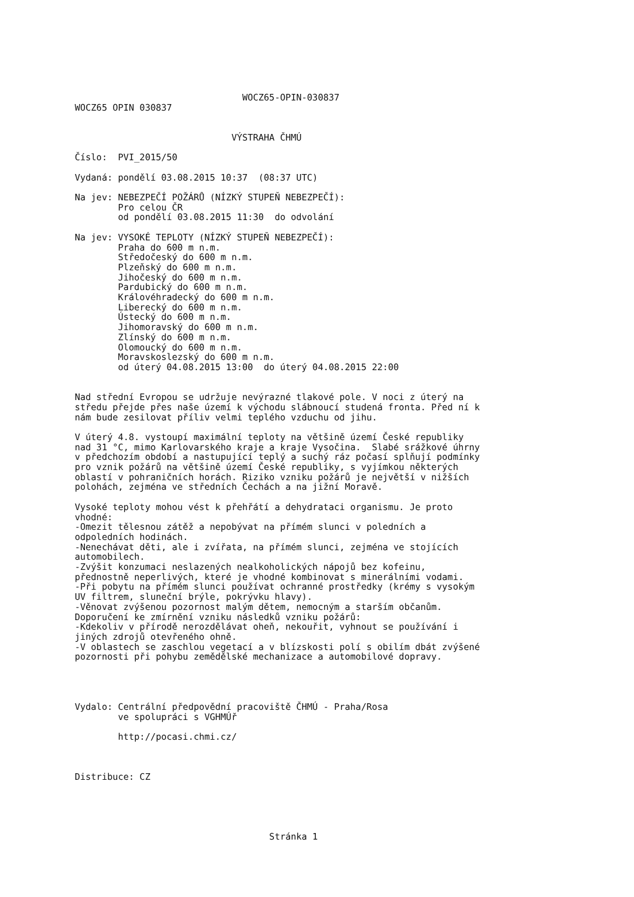WOCZ65-OPIN-030837
WOCZ65 OPIN 030837


                             VÝSTRAHA ČHMÚ

Číslo:  PVI_2015/50

Vydaná: pondělí 03.08.2015 10:37  (08:37 UTC)

Na jev: NEBEZPEČÍ POŽÁRŮ (NÍZKÝ STUPEŇ NEBEZPEČÍ):
        Pro celou ČR
        od pondělí 03.08.2015 11:30  do odvolání

Na jev: VYSOKÉ TEPLOTY (NÍZKÝ STUPEŇ NEBEZPEČÍ):
        Praha do 600 m n.m.
        Středočeský do 600 m n.m.
        Plzeňský do 600 m n.m.
        Jihočeský do 600 m n.m.
        Pardubický do 600 m n.m.
        Královéhradecký do 600 m n.m.
        Liberecký do 600 m n.m.
        Ústecký do 600 m n.m.
        Jihomoravský do 600 m n.m.
        Zlínský do 600 m n.m.
        Olomoucký do 600 m n.m.
        Moravskoslezský do 600 m n.m.
        od úterý 04.08.2015 13:00  do úterý 04.08.2015 22:00


Nad střední Evropou se udržuje nevýrazné tlakové pole. V noci z úterý na
středu přejde přes naše území k východu slábnoucí studená fronta. Před ní k
nám bude zesilovat příliv velmi teplého vzduchu od jihu.

V úterý 4.8. vystoupí maximální teploty na většině území České republiky
nad 31 °C, mimo Karlovarského kraje a kraje Vysočina.  Slabé srážkové úhrny
v předchozím období a nastupující teplý a suchý ráz počasí splňují podmínky
pro vznik požárů na většině území České republiky, s vyjímkou některých
oblastí v pohraničních horách. Riziko vzniku požárů je největší v nižších
polohách, zejména ve středních Čechách a na jižní Moravě.

Vysoké teploty mohou vést k přehřátí a dehydrataci organismu. Je proto
vhodné:
-Omezit tělesnou zátěž a nepobývat na přímém slunci v poledních a
odpoledních hodinách.
-Nenechávat děti, ale i zvířata, na přímém slunci, zejména ve stojících
automobilech.
-Zvýšit konzumaci neslazených nealkoholických nápojů bez kofeinu,
přednostně neperlivých, které je vhodné kombinovat s minerálními vodami.
-Při pobytu na přímém slunci používat ochranné prostředky (krémy s vysokým
UV filtrem, sluneční brýle, pokrývku hlavy).
-Věnovat zvýšenou pozornost malým dětem, nemocným a starším občanům.
Doporučení ke zmírnění vzniku následků vzniku požárů:
-Kdekoliv v přírodě nerozdělávat oheň, nekouřit, vyhnout se používání i
jiných zdrojů otevřeného ohně.
-V oblastech se zaschlou vegetací a v blízskosti polí s obilím dbát zvýšené
pozornosti při pohybu zemědělské mechanizace a automobilové dopravy.




Vydalo: Centrální předpovědní pracoviště ČHMÚ - Praha/Rosa
        ve spolupráci s VGHMÚř

        http://pocasi.chmi.cz/



Distribuce: CZ





                                    Stránka 1